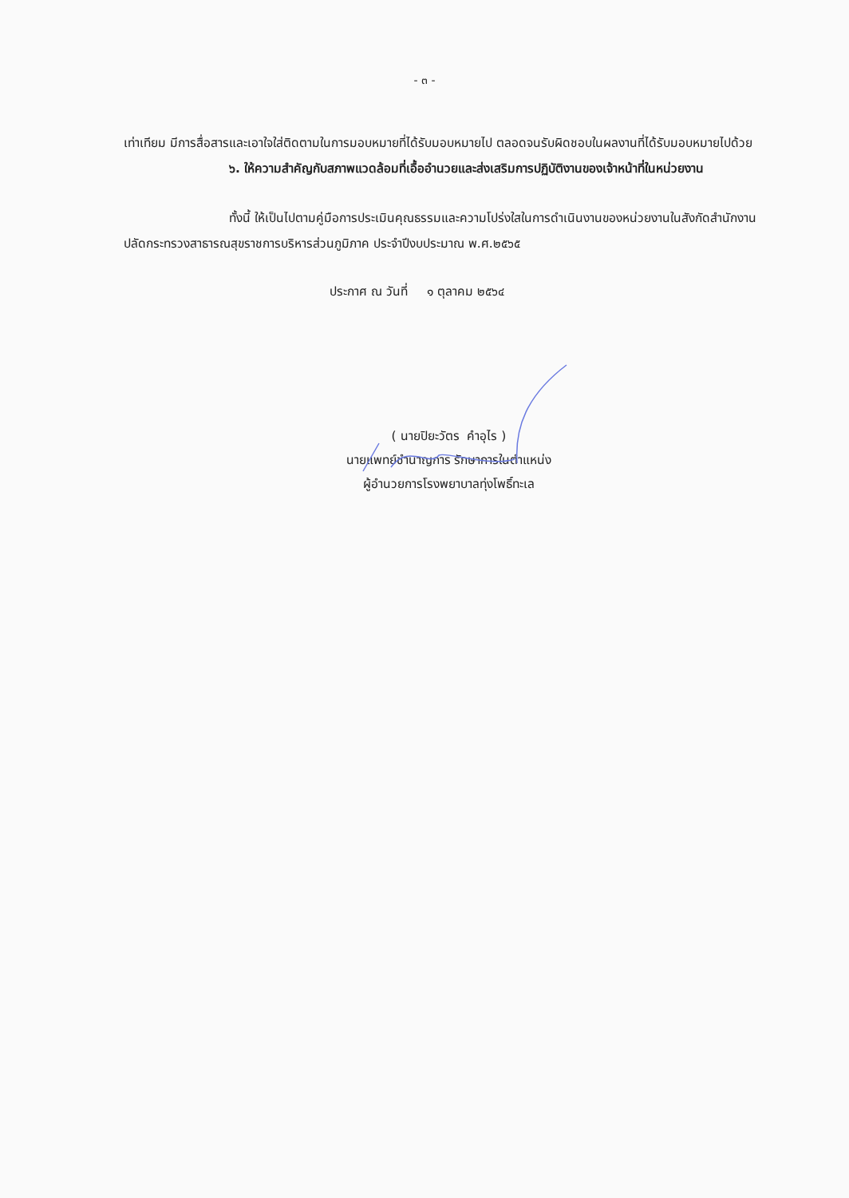- ๓ -
เท่าเทียม มีการสื่อสารและเอาใจใส่ติดตามในการมอบหมายที่ได้รับมอบหมายไป ตลอดจนรับผิดชอบในผลงานที่ได้รับมอบหมายไปด้วย
๖. ให้ความสำคัญกับสภาพแวดล้อมที่เอื้ออำนวยและส่งเสริมการปฏิบัติงานของเจ้าหน้าที่ในหน่วยงาน
ทั้งนี้ ให้เป็นไปตามคู่มือการประเมินคุณธรรมและความโปร่งใสในการดำเนินงานของหน่วยงานในสังกัดสำนักงานปลัดกระทรวงสาธารณสุขราชการบริหารส่วนภูมิภาค ประจำปีงบประมาณ พ.ศ.๒๕๖๕
ประกาศ ณ วันที่ ๑ ตุลาคม ๒๕๖๔
( นายปิยะวัตร คำอุไร )
นายแพทย์ชำนาญการ รักษาการในตำแหน่ง
ผู้อำนวยการโรงพยาบาลทุ่งโพธิ์ทะเล